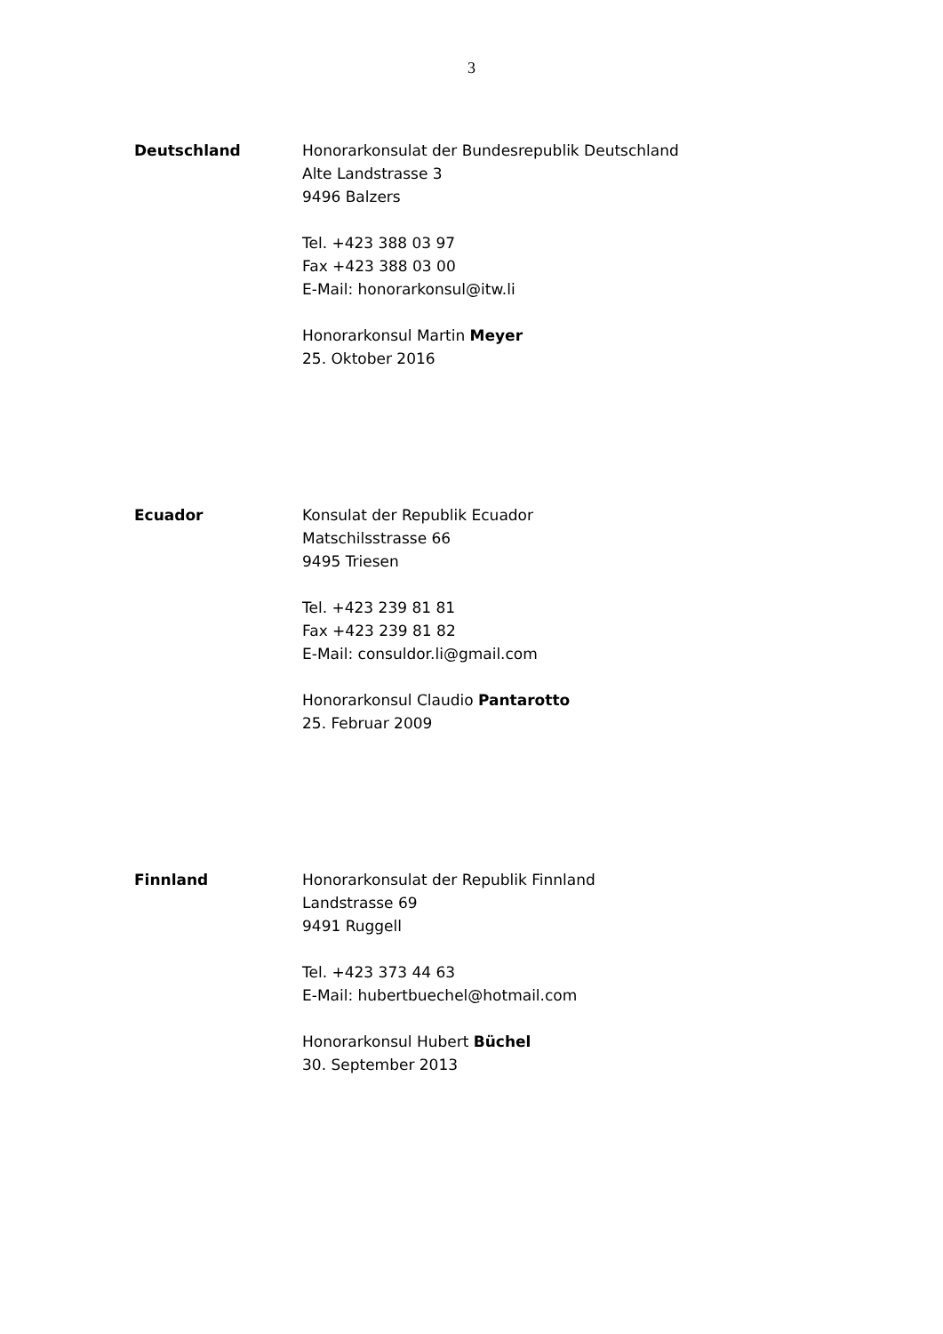3
Deutschland Honorarkonsulat der Bundesrepublik Deutschland
Alte Landstrasse 3
9496 Balzers
Tel. +423 388 03 97
Fax +423 388 03 00
E-Mail: honorarkonsul@itw.li
Honorarkonsul Martin Meyer
25. Oktober 2016
Ecuador Konsulat der Republik Ecuador
Matschilsstrasse 66
9495 Triesen
Tel. +423 239 81 81
Fax +423 239 81 82
E-Mail: consuldor.li@gmail.com
Honorarkonsul Claudio Pantarotto
25. Februar 2009
Finnland Honorarkonsulat der Republik Finnland
Landstrasse 69
9491 Ruggell
Tel. +423 373 44 63
E-Mail: hubertbuechel@hotmail.com
Honorarkonsul Hubert Büchel
30. September 2013